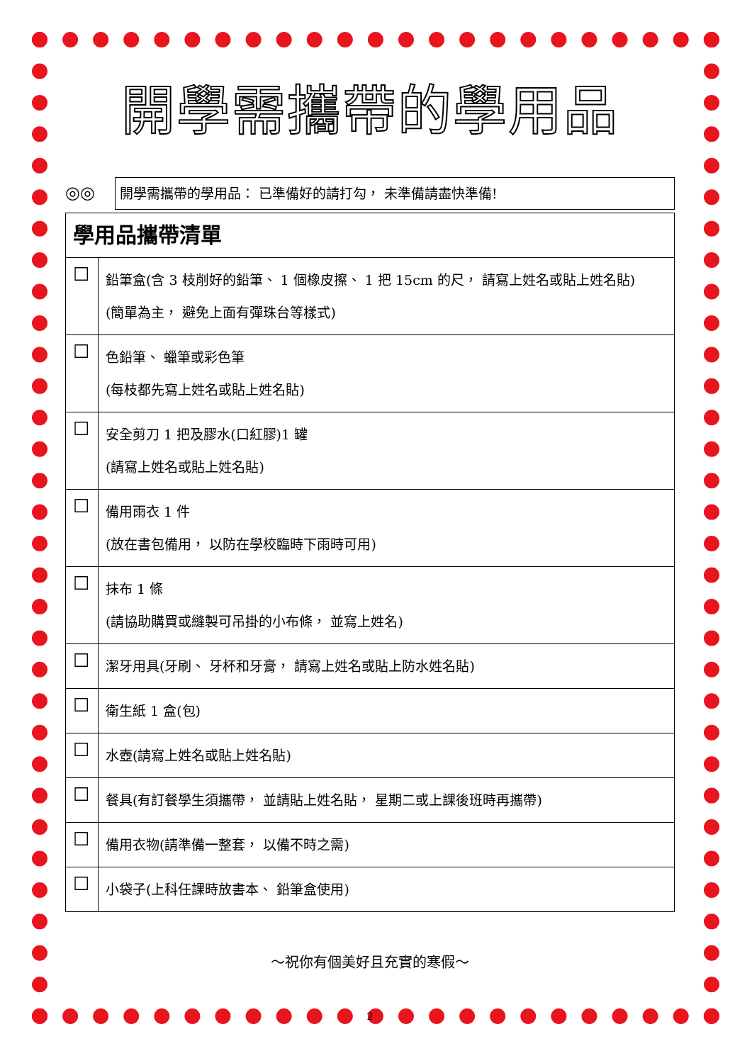開學需攜帶的學用品
◎◎
開學需攜帶的學用品： 已準備好的請打勾， 未準備請盡快準備!
| 學用品攜帶清單 | |
| --- | --- |
| ☐ | 鉛筆盒(含 3 枝削好的鉛筆、 1 個橡皮擦、 1 把 15cm 的尺， 請寫上姓名或貼上姓名貼) (簡單為主， 避免上面有彈珠台等樣式) |
| ☐ | 色鉛筆、 蠟筆或彩色筆 (每枝都先寫上姓名或貼上姓名貼) |
| ☐ | 安全剪刀 1 把及膠水(口紅膠)1 罐 (請寫上姓名或貼上姓名貼) |
| ☐ | 備用雨衣 1 件 (放在書包備用， 以防在學校臨時下雨時可用) |
| ☐ | 抹布 1 條 (請協助購買或縫製可吊掛的小布條， 並寫上姓名) |
| ☐ | 潔牙用具(牙刷、 牙杯和牙膏， 請寫上姓名或貼上防水姓名貼) |
| ☐ | 衛生紙 1 盒(包) |
| ☐ | 水壺(請寫上姓名或貼上姓名貼) |
| ☐ | 餐具(有訂餐學生須攜帶， 並請貼上姓名貼， 星期二或上課後班時再攜帶) |
| ☐ | 備用衣物(請準備一整套， 以備不時之需) |
| ☐ | 小袋子(上科任課時放書本、 鉛筆盒使用) |
～祝你有個美好且充實的寒假～
2